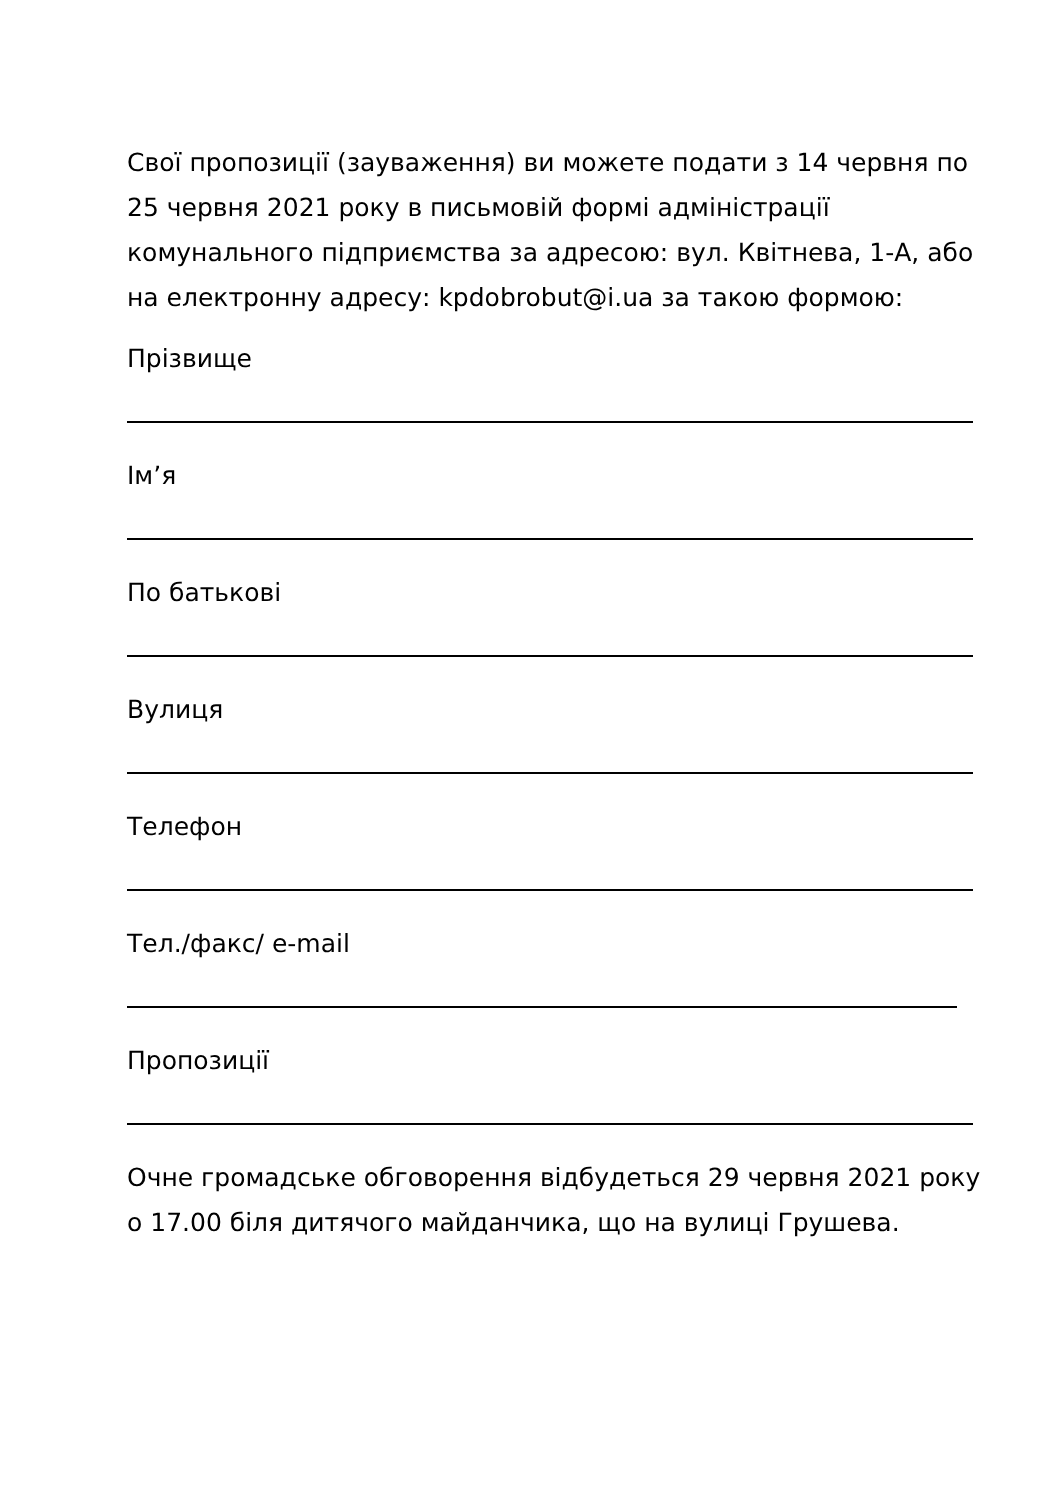Свої пропозиції (зауваження) ви можете подати з 14 червня по 25 червня 2021 року в письмовій формі адміністрації комунального підприємства за адресою: вул. Квітнева, 1-А, або на електронну адресу: kpdobrobut@i.ua за такою формою:
Прізвище
Ім’я
По батькові
Вулиця
Телефон
Тел./факс/ e-mail
Пропозиції
Очне громадське обговорення відбудеться 29 червня 2021 року о 17.00 біля дитячого майданчика, що на вулиці Грушева.